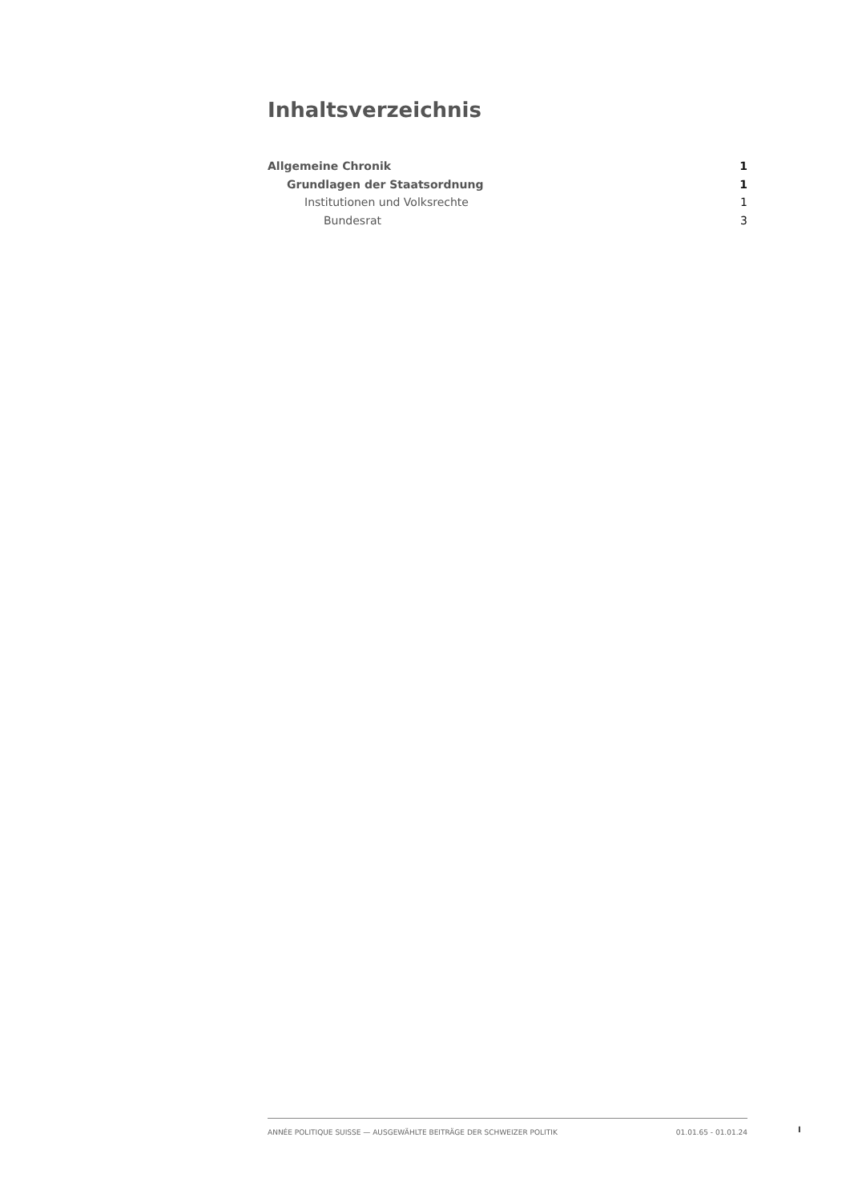Inhaltsverzeichnis
Allgemeine Chronik 1
Grundlagen der Staatsordnung 1
Institutionen und Volksrechte 1
Bundesrat 3
ANNÉE POLITIQUE SUISSE — AUSGEWÄHLTE BEITRÄGE DER SCHWEIZER POLITIK 01.01.65 - 01.01.24
I